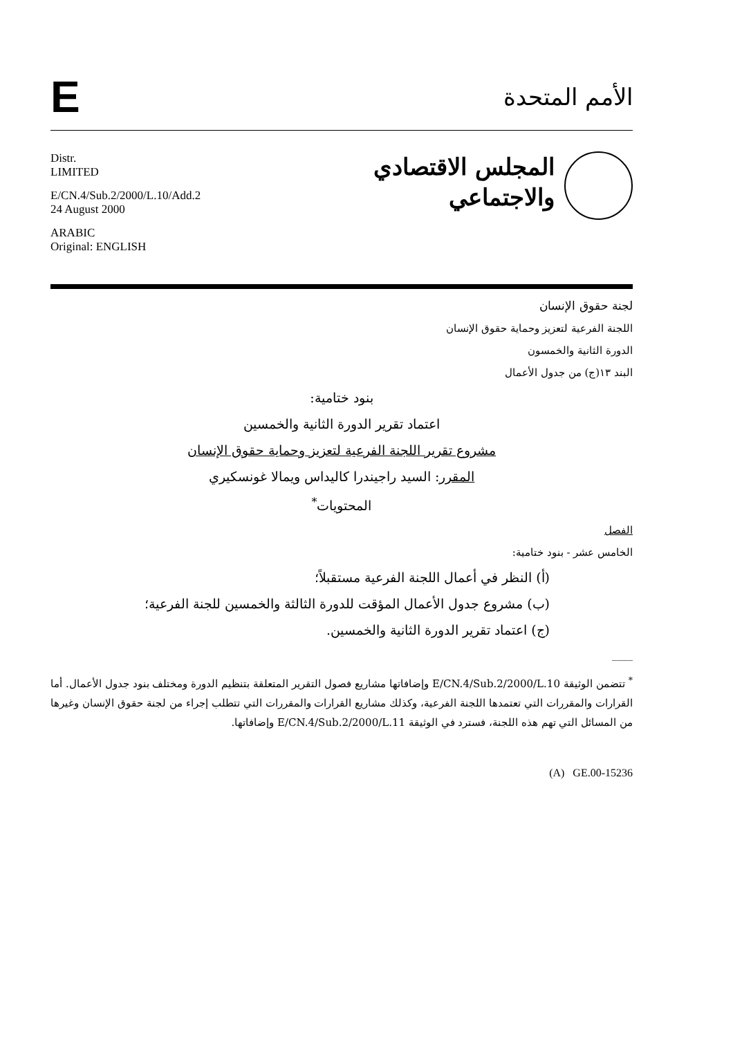E
الأمم المتحدة
Distr.
LIMITED
E/CN.4/Sub.2/2000/L.10/Add.2
24 August 2000
ARABIC
Original: ENGLISH
المجلس الاقتصادي
والاجتماعي
لجنة حقوق الإنسان
اللجنة الفرعية لتعزيز وحماية حقوق الإنسان
الدورة الثانية والخمسون
البند ١٣(ج) من جدول الأعمال
بنود ختامية:
اعتماد تقرير الدورة الثانية والخمسين
مشروع تقرير اللجنة الفرعية لتعزيز وحماية حقوق الإنسان
المقرر: السيد راجيندرا كاليداس ويمالا غونسكيري
المحتويات<sup>*</sup>
الفصل
الخامس عشر - بنود ختامية:
(أ) النظر في أعمال اللجنة الفرعية مستقبلاً؛
(ب) مشروع جدول الأعمال المؤقت للدورة الثالثة والخمسين للجنة الفرعية؛
(ج) اعتماد تقرير الدورة الثانية والخمسين.
____
<sup>*</sup> تتضمن الوثيقة E/CN.4/Sub.2/2000/L.10 وإضافاتها مشاريع فصول التقرير المتعلقة بتنظيم الدورة ومختلف بنود جدول الأعمال. أما القرارات والمقررات التي تعتمدها اللجنة الفرعية، وكذلك مشاريع القرارات والمقررات التي تتطلب إجراء من لجنة حقوق الإنسان وغيرها من المسائل التي تهم هذه اللجنة، فسترد في الوثيقة E/CN.4/Sub.2/2000/L.11 وإضافاتها.
(A) GE.00-15236